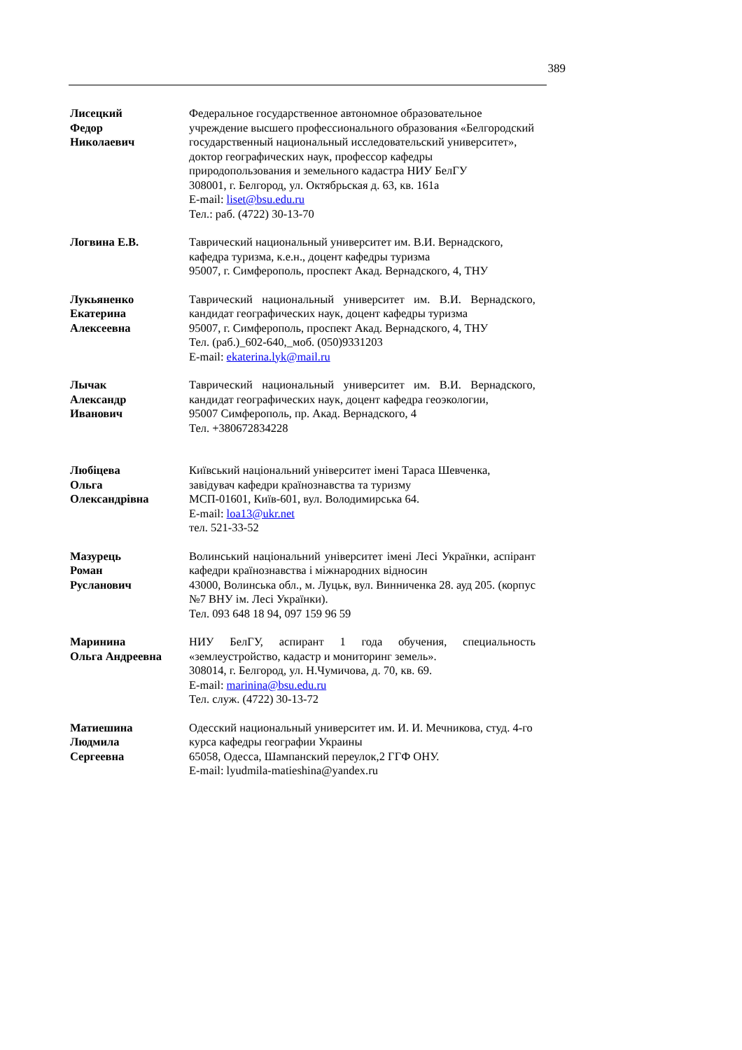389
Лисецкий
Федор
Николаевич
Федеральное государственное автономное образовательное учреждение высшего профессионального образования «Белгородский государственный национальный исследовательский университет», доктор географических наук, профессор кафедры природопользования и земельного кадастра НИУ БелГУ
308001, г. Белгород, ул. Октябрьская д. 63, кв. 161а
E-mail: liset@bsu.edu.ru
Тел.: раб. (4722) 30-13-70
Логвина Е.В. Таврический национальный университет им. В.И. Вернадского, кафедра туризма, к.е.н., доцент кафедры туризма
95007, г. Симферополь, проспект Акад. Вернадского, 4, ТНУ
Лукьяненко
Екатерина
Алексеевна
Таврический национальный университет им. В.И. Вернадского, кандидат географических наук, доцент кафедры туризма
95007, г. Симферополь, проспект Акад. Вернадского, 4, ТНУ
Тел. (раб.)_602-640,_моб. (050)9331203
E-mail: ekaterina.lyk@mail.ru
Лычак
Александр
Иванович
Таврический национальный университет им. В.И. Вернадского, кандидат географических наук, доцент кафедра геоэкологии,
95007 Симферополь, пр. Акад. Вернадского, 4
Тел. +380672834228
Любіцева
Ольга
Олександрівна
Київський національний університет імені Тараса Шевченка, завідувач кафедри країнознавства та туризму
МСП-01601, Київ-601, вул. Володимирська 64.
E-mail: loa13@ukr.net
тел. 521-33-52
Мазурець
Роман
Русланович
Волинський національний університет імені Лесі Українки, аспірант кафедри країнознавства і міжнародних відносин
43000, Волинська обл., м. Луцьк, вул. Винниченка 28. ауд 205. (корпус №7 ВНУ ім. Лесі Українки).
Тел. 093 648 18 94, 097 159 96 59
Маринина
Ольга Андреевна
НИУ БелГУ, аспирант 1 года обучения, специальность «землеустройство, кадастр и мониторинг земель».
308014, г. Белгород, ул. Н.Чумичова, д. 70, кв. 69.
E-mail: marinina@bsu.edu.ru
Тел. служ. (4722) 30-13-72
Матиешина
Людмила
Сергеевна
Одесский национальный университет им. И. И. Мечникова, студ. 4-го курса кафедры географии Украины
65058, Одесса, Шампанский переулок,2 ГГФ ОНУ.
E-mail: lyudmila-matieshina@yandex.ru